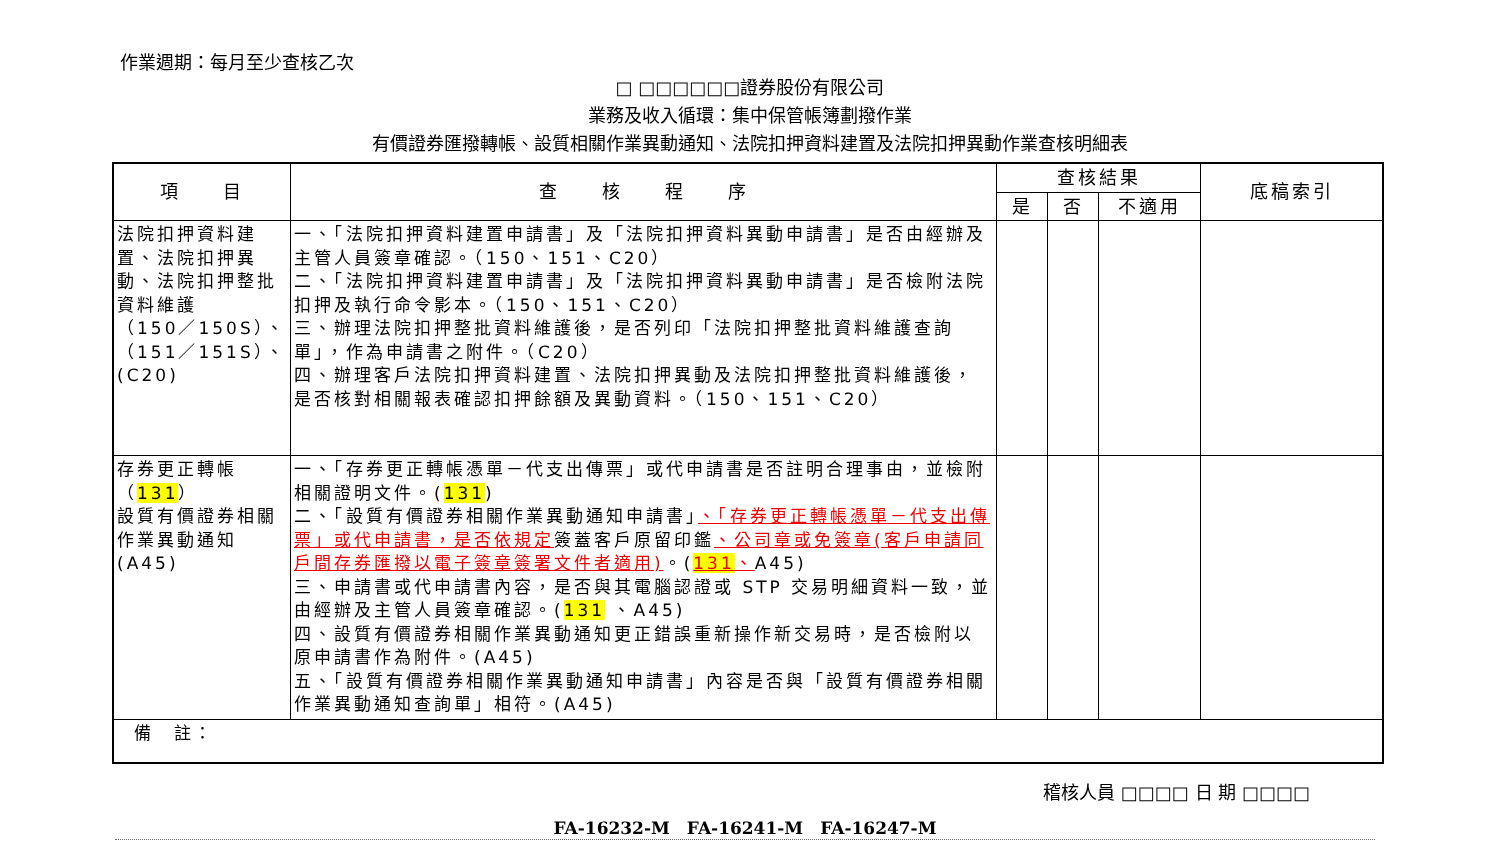作業週期：每月至少查核乙次
□ □□□□□□證券股份有限公司
業務及收入循環：集中保管帳簿劃撥作業
有價證券匯撥轉帳、設質相關作業異動通知、法院扣押資料建置及法院扣押異動作業查核明細表
| 項 目 | 查 核 程 序 | 查核結果 | | | 底稿索引 |
| --- | --- | --- | --- | --- | --- |
| | | 是 | 否 | 不適用 | |
| 法院扣押資料建置、法院扣押異動、法院扣押整批資料維護 （150／150S）、（151／151S）、(C20) | 一、「法院扣押資料建置申請書」及「法院扣押資料異動申請書」是否由經辦及主管人員簽章確認。（150、151、C20） 二、「法院扣押資料建置申請書」及「法院扣押資料異動申請書」是否檢附法院扣押及執行命令影本。（150、151、C20） 三、辦理法院扣押整批資料維護後，是否列印「法院扣押整批資料維護查詢單」，作為申請書之附件。（C20） 四、辦理客戶法院扣押資料建置、法院扣押異動及法院扣押整批資料維護後，是否核對相關報表確認扣押餘額及異動資料。（150、151、C20） | | | | |
| 存券更正轉帳（ 131 ） 設質有價證券相關作業異動通知(A45) | 一、「存券更正轉帳憑單－代支出傳票」或代申請書是否註明合理事由，並檢附相關證明文件。( 131 ) 二、「設質有價證券相關作業異動通知申請書」 、「存券更正轉帳憑單－代支出傳票」或代申請書，是否依規定 簽蓋客戶原留印鑑 、公司章或免簽章(客戶申請同戶間存券匯撥以電子簽章簽署文件者適用) 。( 131 、 A45) 三、申請書或代申請書內容，是否與其電腦認證或 STP 交易明細資料一致，並由經辦及主管人員簽章確認。( 131 、A45) 四、設質有價證券相關作業異動通知更正錯誤重新操作新交易時，是否檢附以原申請書作為附件。(A45) 五、「設質有價證券相關作業異動通知申請書」內容是否與「設質有價證券相關作業異動通知查詢單」相符。(A45) | | | | |
| 備 註： | | | | | |
稽核人員 □□□□ 日 期 □□□□
FA-16232-M　FA-16241-M　FA-16247-M